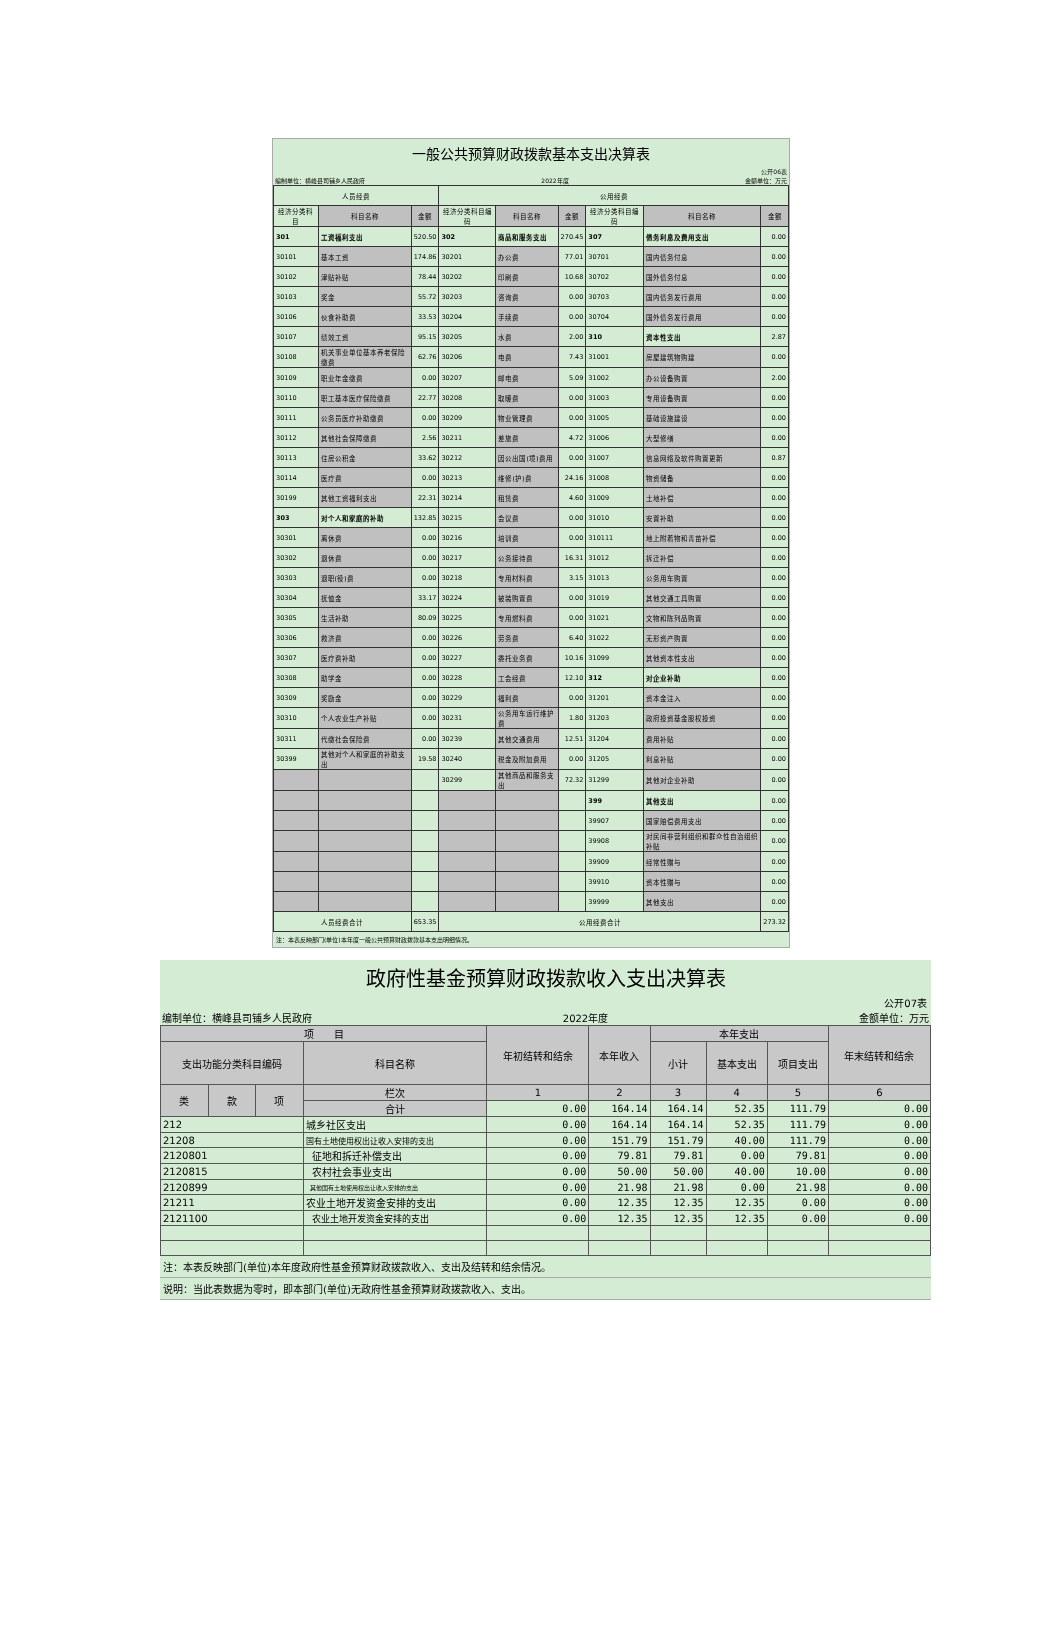一般公共预算财政拨款基本支出决算表
公开06表
编制单位：横峰县司铺乡人民政府 2022年度 金额单位：万元
| 人员经费 | | | 公用经费 | | | | | |
| --- | --- | --- | --- | --- | --- | --- | --- | --- |
| 经济分类科目 | 科目名称 | 金额 | 经济分类科目编码 | 科目名称 | 金额 | 经济分类科目编码 | 科目名称 | 金额 |
| 301 | 工资福利支出 | 520.50 | 302 | 商品和服务支出 | 270.45 | 307 | 债务利息及费用支出 | 0.00 |
| 30101 | 基本工资 | 174.86 | 30201 | 办公费 | 77.01 | 30701 | 国内债务付息 | 0.00 |
| 30102 | 津贴补贴 | 78.44 | 30202 | 印刷费 | 10.68 | 30702 | 国外债务付息 | 0.00 |
| 30103 | 奖金 | 55.72 | 30203 | 咨询费 | 0.00 | 30703 | 国内债务发行费用 | 0.00 |
| 30106 | 伙食补助费 | 33.53 | 30204 | 手续费 | 0.00 | 30704 | 国外债务发行费用 | 0.00 |
| 30107 | 绩效工资 | 95.15 | 30205 | 水费 | 2.00 | 310 | 资本性支出 | 2.87 |
| 30108 | 机关事业单位基本养老保险缴费 | 62.76 | 30206 | 电费 | 7.43 | 31001 | 房屋建筑物购建 | 0.00 |
| 30109 | 职业年金缴费 | 0.00 | 30207 | 邮电费 | 5.09 | 31002 | 办公设备购置 | 2.00 |
| 30110 | 职工基本医疗保险缴费 | 22.77 | 30208 | 取暖费 | 0.00 | 31003 | 专用设备购置 | 0.00 |
| 30111 | 公务员医疗补助缴费 | 0.00 | 30209 | 物业管理费 | 0.00 | 31005 | 基础设施建设 | 0.00 |
| 30112 | 其他社会保障缴费 | 2.56 | 30211 | 差旅费 | 4.72 | 31006 | 大型修缮 | 0.00 |
| 30113 | 住房公积金 | 33.62 | 30212 | 因公出国(境)费用 | 0.00 | 31007 | 信息网络及软件购置更新 | 0.87 |
| 30114 | 医疗费 | 0.00 | 30213 | 维修(护)费 | 24.16 | 31008 | 物资储备 | 0.00 |
| 30199 | 其他工资福利支出 | 22.31 | 30214 | 租赁费 | 4.60 | 31009 | 土地补偿 | 0.00 |
| 303 | 对个人和家庭的补助 | 132.85 | 30215 | 会议费 | 0.00 | 31010 | 安置补助 | 0.00 |
| 30301 | 离休费 | 0.00 | 30216 | 培训费 | 0.00 | 310111 | 地上附着物和青苗补偿 | 0.00 |
| 30302 | 退休费 | 0.00 | 30217 | 公务接待费 | 16.31 | 31012 | 拆迁补偿 | 0.00 |
| 30303 | 退职(役)费 | 0.00 | 30218 | 专用材料费 | 3.15 | 31013 | 公务用车购置 | 0.00 |
| 30304 | 抚恤金 | 33.17 | 30224 | 被装购置费 | 0.00 | 31019 | 其他交通工具购置 | 0.00 |
| 30305 | 生活补助 | 80.09 | 30225 | 专用燃料费 | 0.00 | 31021 | 文物和陈列品购置 | 0.00 |
| 30306 | 救济费 | 0.00 | 30226 | 劳务费 | 6.40 | 31022 | 无形资产购置 | 0.00 |
| 30307 | 医疗费补助 | 0.00 | 30227 | 委托业务费 | 10.16 | 31099 | 其他资本性支出 | 0.00 |
| 30308 | 助学金 | 0.00 | 30228 | 工会经费 | 12.10 | 312 | 对企业补助 | 0.00 |
| 30309 | 奖励金 | 0.00 | 30229 | 福利费 | 0.00 | 31201 | 资本金注入 | 0.00 |
| 30310 | 个人农业生产补贴 | 0.00 | 30231 | 公务用车运行维护费 | 1.80 | 31203 | 政府投资基金股权投资 | 0.00 |
| 30311 | 代缴社会保险费 | 0.00 | 30239 | 其他交通费用 | 12.51 | 31204 | 费用补贴 | 0.00 |
| 30399 | 其他对个人和家庭的补助支出 | 19.58 | 30240 | 税金及附加费用 | 0.00 | 31205 | 利息补贴 | 0.00 |
| | | | 30299 | 其他商品和服务支出 | 72.32 | 31299 | 其他对企业补助 | 0.00 |
| | | | | | | 399 | 其他支出 | 0.00 |
| | | | | | | 39907 | 国家赔偿费用支出 | 0.00 |
| | | | | | | 39908 | 对民间非营利组织和群众性自治组织补贴 | 0.00 |
| | | | | | | 39909 | 经常性赠与 | 0.00 |
| | | | | | | 39910 | 资本性赠与 | 0.00 |
| | | | | | | 39999 | 其他支出 | 0.00 |
| 人员经费合计 | | 653.35 | 公用经费合计 | | | | | 273.32 |
注：本表反映部门(单位)本年度一般公共预算财政拨款基本支出明细情况。
政府性基金预算财政拨款收入支出决算表
公开07表
编制单位：横峰县司铺乡人民政府 2022年度 金额单位：万元
| 项 目 | | | | 年初结转和结余 | 本年收入 | 本年支出 | | | 年末结转和结余 |
| --- | --- | --- | --- | --- | --- | --- | --- | --- | --- |
| 支出功能分类科目编码 | | | 科目名称 | | | 小计 | 基本支出 | 项目支出 | |
| 类 | 款 | 项 | 栏次 | 1 | 2 | 3 | 4 | 5 | 6 |
| | | | 合计 | 0.00 | 164.14 | 164.14 | 52.35 | 111.79 | 0.00 |
| 212 | | | 城乡社区支出 | 0.00 | 164.14 | 164.14 | 52.35 | 111.79 | 0.00 |
| 21208 | | | 国有土地使用权出让收入安排的支出 | 0.00 | 151.79 | 151.79 | 40.00 | 111.79 | 0.00 |
| 2120801 | | | 征地和拆迁补偿支出 | 0.00 | 79.81 | 79.81 | 0.00 | 79.81 | 0.00 |
| 2120815 | | | 农村社会事业支出 | 0.00 | 50.00 | 50.00 | 40.00 | 10.00 | 0.00 |
| 2120899 | | | 其他国有土地使用权出让收入安排的支出 | 0.00 | 21.98 | 21.98 | 0.00 | 21.98 | 0.00 |
| 21211 | | | 农业土地开发资金安排的支出 | 0.00 | 12.35 | 12.35 | 12.35 | 0.00 | 0.00 |
| 2121100 | | | 农业土地开发资金安排的支出 | 0.00 | 12.35 | 12.35 | 12.35 | 0.00 | 0.00 |
注：本表反映部门(单位)本年度政府性基金预算财政拨款收入、支出及结转和结余情况。
说明：当此表数据为零时，即本部门(单位)无政府性基金预算财政拨款收入、支出。